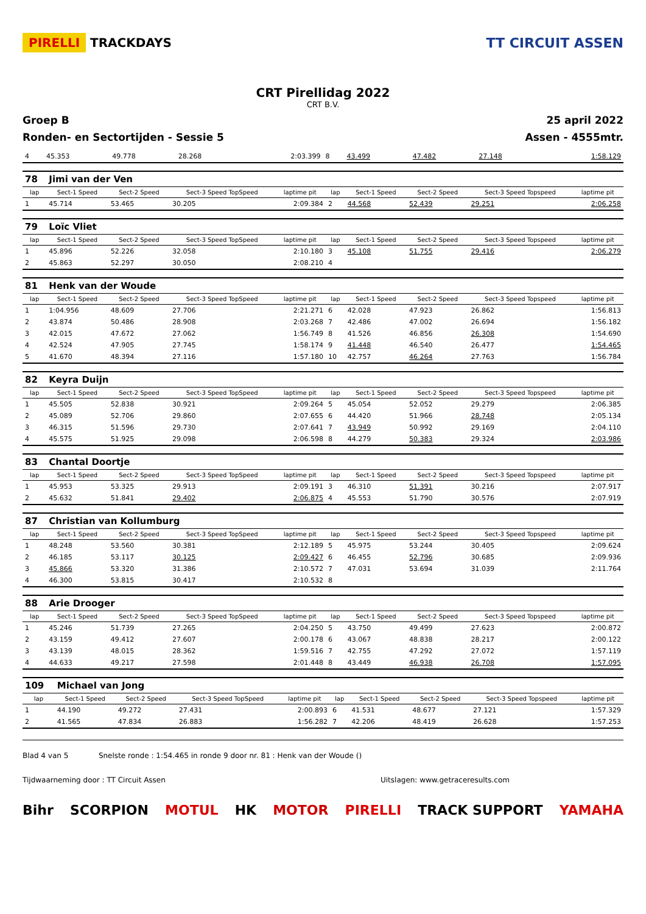PIRELLI TRACKDAYS TT CIRCUIT ASSEN
CRT Pirellidag 2022
CRT B.V.
Groep B 25 april 2022
Ronden- en Sectortijden - Sessie 5 Assen - 4555mtr.
| 4 | 45.353 | 49.778 | 28.268 | 2:03.399 | 8 | 43.499 | 47.482 | 27.148 | 1:58.129 |
| 78 | Jimi van der Ven | | | | | | | | |
| lap | Sect-1 Speed | Sect-2 Speed | Sect-3 Speed TopSpeed | laptime pit | lap | Sect-1 Speed | Sect-2 Speed | Sect-3 Speed Topspeed | laptime pit |
| 1 | 45.714 | 53.465 | 30.205 | 2:09.384 | 2 | 44.568 | 52.439 | 29.251 | 2:06.258 |
| 79 | Loïc Vliet | | | | | | | | |
| lap | Sect-1 Speed | Sect-2 Speed | Sect-3 Speed TopSpeed | laptime pit | lap | Sect-1 Speed | Sect-2 Speed | Sect-3 Speed Topspeed | laptime pit |
| 1 | 45.896 | 52.226 | 32.058 | 2:10.180 | 3 | 45.108 | 51.755 | 29.416 | 2:06.279 |
| 2 | 45.863 | 52.297 | 30.050 | 2:08.210 | 4 | | | | |
| 81 | Henk van der Woude | | | | | | | | |
| lap | Sect-1 Speed | Sect-2 Speed | Sect-3 Speed TopSpeed | laptime pit | lap | Sect-1 Speed | Sect-2 Speed | Sect-3 Speed Topspeed | laptime pit |
| 1 | 1:04.956 | 48.609 | 27.706 | 2:21.271 | 6 | 42.028 | 47.923 | 26.862 | 1:56.813 |
| 2 | 43.874 | 50.486 | 28.908 | 2:03.268 | 7 | 42.486 | 47.002 | 26.694 | 1:56.182 |
| 3 | 42.015 | 47.672 | 27.062 | 1:56.749 | 8 | 41.526 | 46.856 | 26.308 | 1:54.690 |
| 4 | 42.524 | 47.905 | 27.745 | 1:58.174 | 9 | 41.448 | 46.540 | 26.477 | 1:54.465 |
| 5 | 41.670 | 48.394 | 27.116 | 1:57.180 | 10 | 42.757 | 46.264 | 27.763 | 1:56.784 |
| 82 | Keyra Duijn | | | | | | | | |
| lap | Sect-1 Speed | Sect-2 Speed | Sect-3 Speed TopSpeed | laptime pit | lap | Sect-1 Speed | Sect-2 Speed | Sect-3 Speed Topspeed | laptime pit |
| 1 | 45.505 | 52.838 | 30.921 | 2:09.264 | 5 | 45.054 | 52.052 | 29.279 | 2:06.385 |
| 2 | 45.089 | 52.706 | 29.860 | 2:07.655 | 6 | 44.420 | 51.966 | 28.748 | 2:05.134 |
| 3 | 46.315 | 51.596 | 29.730 | 2:07.641 | 7 | 43.949 | 50.992 | 29.169 | 2:04.110 |
| 4 | 45.575 | 51.925 | 29.098 | 2:06.598 | 8 | 44.279 | 50.383 | 29.324 | 2:03.986 |
| 83 | Chantal Doortje | | | | | | | | |
| lap | Sect-1 Speed | Sect-2 Speed | Sect-3 Speed TopSpeed | laptime pit | lap | Sect-1 Speed | Sect-2 Speed | Sect-3 Speed Topspeed | laptime pit |
| 1 | 45.953 | 53.325 | 29.913 | 2:09.191 | 3 | 46.310 | 51.391 | 30.216 | 2:07.917 |
| 2 | 45.632 | 51.841 | 29.402 | 2:06.875 | 4 | 45.553 | 51.790 | 30.576 | 2:07.919 |
| 87 | Christian van Kollumburg | | | | | | | | |
| lap | Sect-1 Speed | Sect-2 Speed | Sect-3 Speed TopSpeed | laptime pit | lap | Sect-1 Speed | Sect-2 Speed | Sect-3 Speed Topspeed | laptime pit |
| 1 | 48.248 | 53.560 | 30.381 | 2:12.189 | 5 | 45.975 | 53.244 | 30.405 | 2:09.624 |
| 2 | 46.185 | 53.117 | 30.125 | 2:09.427 | 6 | 46.455 | 52.796 | 30.685 | 2:09.936 |
| 3 | 45.866 | 53.320 | 31.386 | 2:10.572 | 7 | 47.031 | 53.694 | 31.039 | 2:11.764 |
| 4 | 46.300 | 53.815 | 30.417 | 2:10.532 | 8 | | | | |
| 88 | Arie Drooger | | | | | | | | |
| lap | Sect-1 Speed | Sect-2 Speed | Sect-3 Speed TopSpeed | laptime pit | lap | Sect-1 Speed | Sect-2 Speed | Sect-3 Speed Topspeed | laptime pit |
| 1 | 45.246 | 51.739 | 27.265 | 2:04.250 | 5 | 43.750 | 49.499 | 27.623 | 2:00.872 |
| 2 | 43.159 | 49.412 | 27.607 | 2:00.178 | 6 | 43.067 | 48.838 | 28.217 | 2:00.122 |
| 3 | 43.139 | 48.015 | 28.362 | 1:59.516 | 7 | 42.755 | 47.292 | 27.072 | 1:57.119 |
| 4 | 44.633 | 49.217 | 27.598 | 2:01.448 | 8 | 43.449 | 46.938 | 26.708 | 1:57.095 |
| 109 | Michael van Jong | | | | | | | | |
| lap | Sect-1 Speed | Sect-2 Speed | Sect-3 Speed TopSpeed | laptime pit | lap | Sect-1 Speed | Sect-2 Speed | Sect-3 Speed Topspeed | laptime pit |
| 1 | 44.190 | 49.272 | 27.431 | 2:00.893 | 6 | 41.531 | 48.677 | 27.121 | 1:57.329 |
| 2 | 41.565 | 47.834 | 26.883 | 1:56.282 | 7 | 42.206 | 48.419 | 26.628 | 1:57.253 |
Blad 4 van 5 Snelste ronde : 1:54.465 in ronde 9 door nr. 81 : Henk van der Woude ()
Tijdwaarneming door : TT Circuit Assen Uitslagen: www.getraceresults.com
Bihr SCORPION MOTUL HK MOTOR PIRELLI TRACK SUPPORT YAMAHA